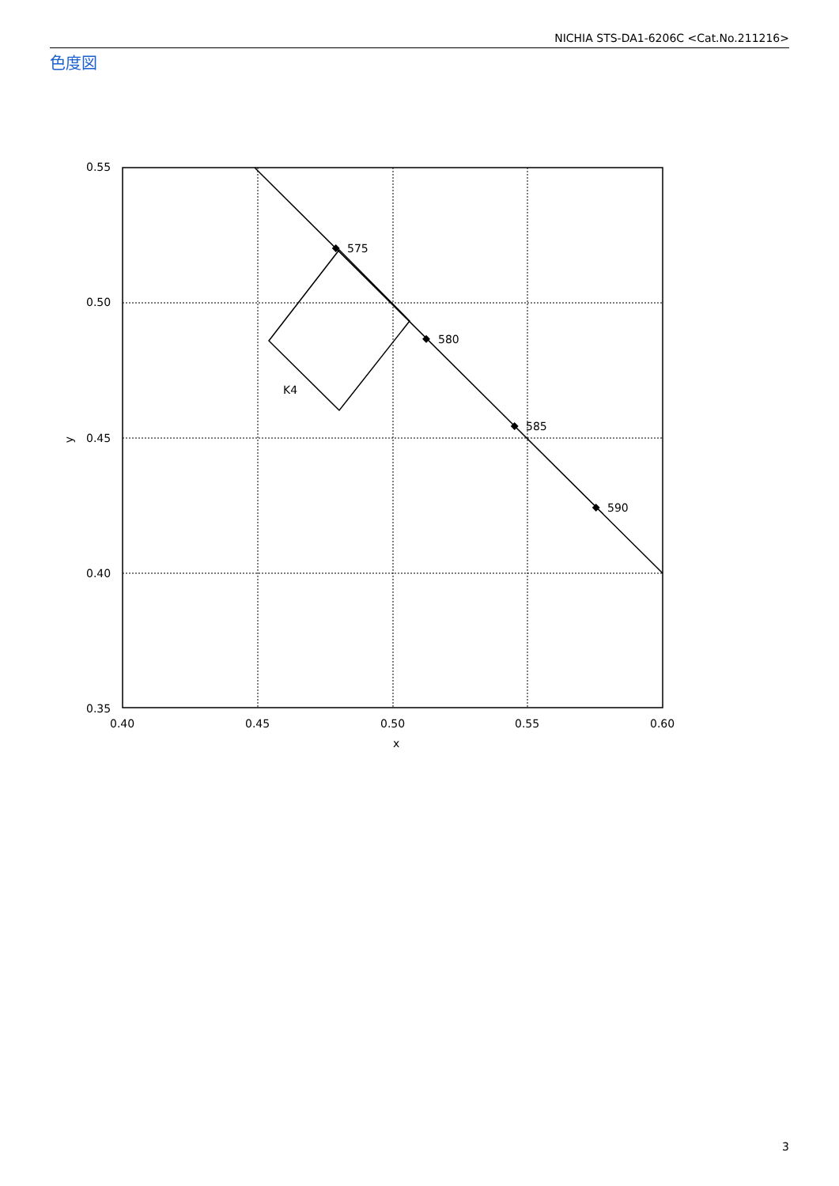NICHIA STS-DA1-6206C <Cat.No.211216>
色度図
575
580
585
590
K4
0.55
0.50
0.45
0.40
0.35
0.40
0.45
0.50
0.55
0.60
x
y
3